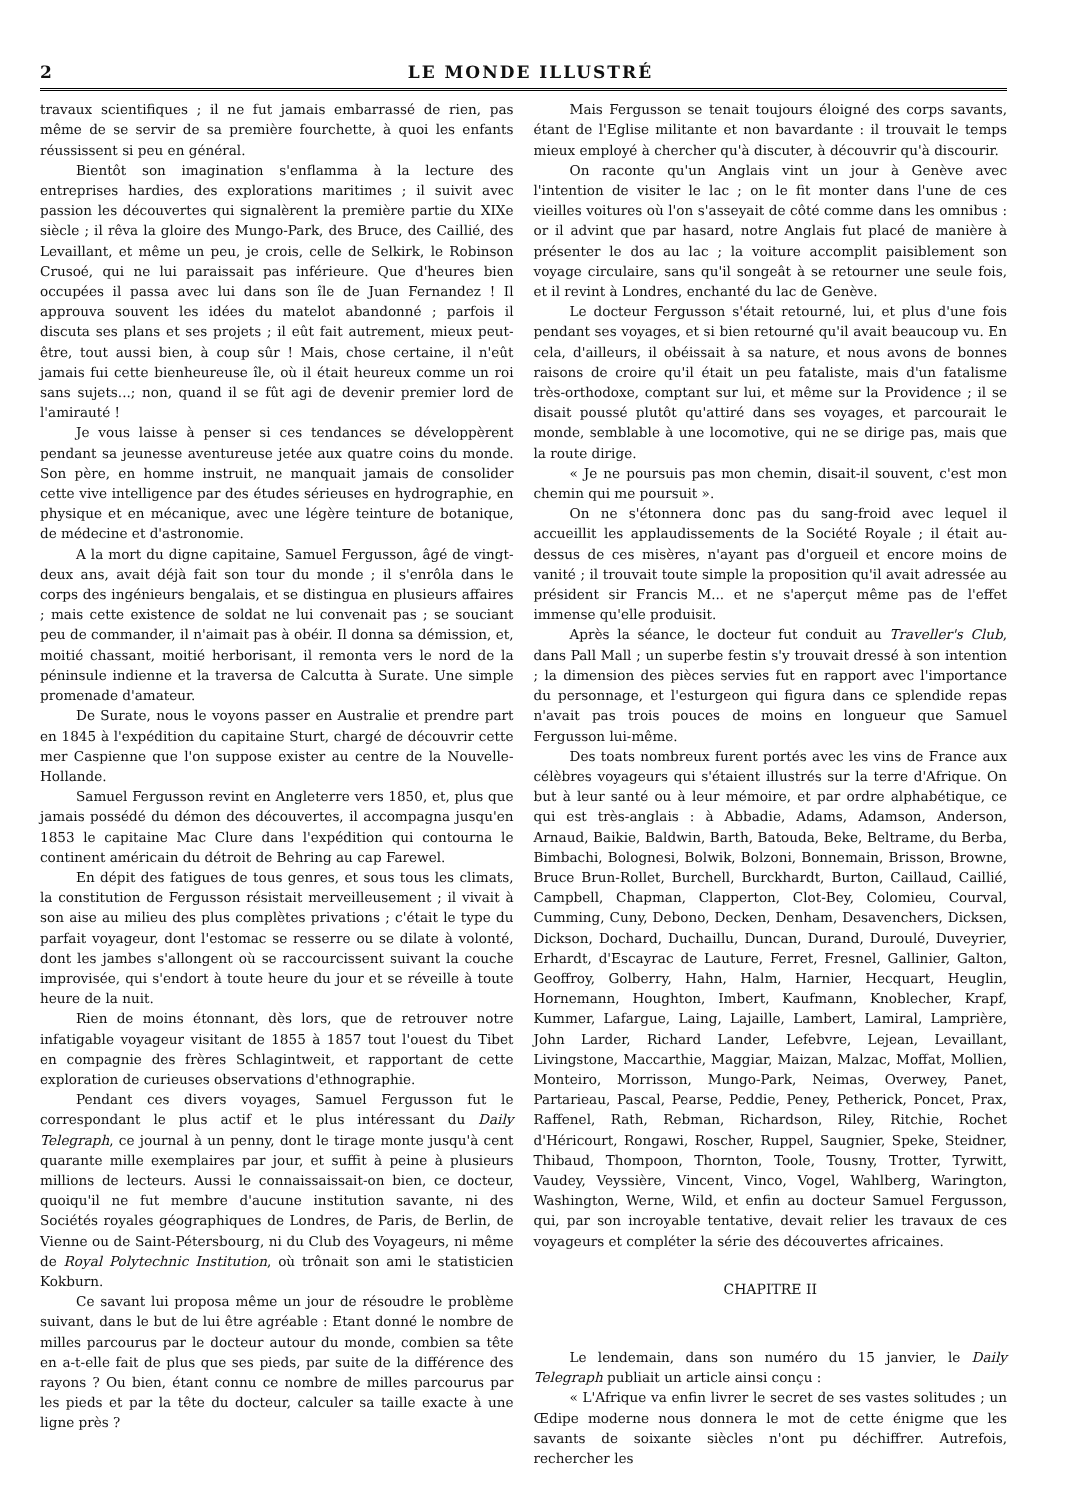2 LE MONDE ILLUSTRÉ
travaux scientifiques ; il ne fut jamais embarrassé de rien, pas même de se servir de sa première fourchette, à quoi les enfants réussissent si peu en général.
Bientôt son imagination s'enflamma à la lecture des entreprises hardies, des explorations maritimes ; il suivit avec passion les découvertes qui signalèrent la première partie du XIXe siècle ; il rêva la gloire des Mungo-Park, des Bruce, des Caillié, des Levaillant, et même un peu, je crois, celle de Selkirk, le Robinson Crusoé, qui ne lui paraissait pas inférieure. Que d'heures bien occupées il passa avec lui dans son île de Juan Fernandez ! Il approuva souvent les idées du matelot abandonné ; parfois il discuta ses plans et ses projets ; il eût fait autrement, mieux peut-être, tout aussi bien, à coup sûr ! Mais, chose certaine, il n'eût jamais fui cette bienheureuse île, où il était heureux comme un roi sans sujets...; non, quand il se fût agi de devenir premier lord de l'amirauté !
Je vous laisse à penser si ces tendances se développèrent pendant sa jeunesse aventureuse jetée aux quatre coins du monde. Son père, en homme instruit, ne manquait jamais de consolider cette vive intelligence par des études sérieuses en hydrographie, en physique et en mécanique, avec une légère teinture de botanique, de médecine et d'astronomie.
A la mort du digne capitaine, Samuel Fergusson, âgé de vingt-deux ans, avait déjà fait son tour du monde ; il s'enrôla dans le corps des ingénieurs bengalais, et se distingua en plusieurs affaires ; mais cette existence de soldat ne lui convenait pas ; se souciant peu de commander, il n'aimait pas à obéir. Il donna sa démission, et, moitié chassant, moitié herborisant, il remonta vers le nord de la péninsule indienne et la traversa de Calcutta à Surate. Une simple promenade d'amateur.
De Surate, nous le voyons passer en Australie et prendre part en 1845 à l'expédition du capitaine Sturt, chargé de découvrir cette mer Caspienne que l'on suppose exister au centre de la Nouvelle-Hollande.
Samuel Fergusson revint en Angleterre vers 1850, et, plus que jamais possédé du démon des découvertes, il accompagna jusqu'en 1853 le capitaine Mac Clure dans l'expédition qui contourna le continent américain du détroit de Behring au cap Farewel.
En dépit des fatigues de tous genres, et sous tous les climats, la constitution de Fergusson résistait merveilleusement ; il vivait à son aise au milieu des plus complètes privations ; c'était le type du parfait voyageur, dont l'estomac se resserre ou se dilate à volonté, dont les jambes s'allongent où se raccourcissent suivant la couche improvisée, qui s'endort à toute heure du jour et se réveille à toute heure de la nuit.
Rien de moins étonnant, dès lors, que de retrouver notre infatigable voyageur visitant de 1855 à 1857 tout l'ouest du Tibet en compagnie des frères Schlagintweit, et rapportant de cette exploration de curieuses observations d'ethnographie.
Pendant ces divers voyages, Samuel Fergusson fut le correspondant le plus actif et le plus intéressant du Daily Telegraph, ce journal à un penny, dont le tirage monte jusqu'à cent quarante mille exemplaires par jour, et suffit à peine à plusieurs millions de lecteurs. Aussi le connaissaissait-on bien, ce docteur, quoiqu'il ne fut membre d'aucune institution savante, ni des Sociétés royales géographiques de Londres, de Paris, de Berlin, de Vienne ou de Saint-Pétersbourg, ni du Club des Voyageurs, ni même de Royal Polytechnic Institution, où trônait son ami le statisticien Kokburn.
Ce savant lui proposa même un jour de résoudre le problème suivant, dans le but de lui être agréable : Etant donné le nombre de milles parcourus par le docteur autour du monde, combien sa tête en a-t-elle fait de plus que ses pieds, par suite de la différence des rayons ? Ou bien, étant connu ce nombre de milles parcourus par les pieds et par la tête du docteur, calculer sa taille exacte à une ligne près ?
Mais Fergusson se tenait toujours éloigné des corps savants, étant de l'Eglise militante et non bavardante : il trouvait le temps mieux employé à chercher qu'à discuter, à découvrir qu'à discourir.
On raconte qu'un Anglais vint un jour à Genève avec l'intention de visiter le lac ; on le fit monter dans l'une de ces vieilles voitures où l'on s'asseyait de côté comme dans les omnibus : or il advint que par hasard, notre Anglais fut placé de manière à présenter le dos au lac ; la voiture accomplit paisiblement son voyage circulaire, sans qu'il songeât à se retourner une seule fois, et il revint à Londres, enchanté du lac de Genève.
Le docteur Fergusson s'était retourné, lui, et plus d'une fois pendant ses voyages, et si bien retourné qu'il avait beaucoup vu. En cela, d'ailleurs, il obéissait à sa nature, et nous avons de bonnes raisons de croire qu'il était un peu fataliste, mais d'un fatalisme très-orthodoxe, comptant sur lui, et même sur la Providence ; il se disait poussé plutôt qu'attiré dans ses voyages, et parcourait le monde, semblable à une locomotive, qui ne se dirige pas, mais que la route dirige.
« Je ne poursuis pas mon chemin, disait-il souvent, c'est mon chemin qui me poursuit ».
On ne s'étonnera donc pas du sang-froid avec lequel il accueillit les applaudissements de la Société Royale ; il était au-dessus de ces misères, n'ayant pas d'orgueil et encore moins de vanité ; il trouvait toute simple la proposition qu'il avait adressée au président sir Francis M... et ne s'aperçut même pas de l'effet immense qu'elle produisit.
Après la séance, le docteur fut conduit au Traveller's Club, dans Pall Mall ; un superbe festin s'y trouvait dressé à son intention ; la dimension des pièces servies fut en rapport avec l'importance du personnage, et l'esturgeon qui figura dans ce splendide repas n'avait pas trois pouces de moins en longueur que Samuel Fergusson lui-même.
Des toats nombreux furent portés avec les vins de France aux célèbres voyageurs qui s'étaient illustrés sur la terre d'Afrique. On but à leur santé ou à leur mémoire, et par ordre alphabétique, ce qui est très-anglais : à Abbadie, Adams, Adamson, Anderson, Arnaud, Baikie, Baldwin, Barth, Batouda, Beke, Beltrame, du Berba, Bimbachi, Bolognesi, Bolwik, Bolzoni, Bonnemain, Brisson, Browne, Bruce Brun-Rollet, Burchell, Burckhardt, Burton, Caillaud, Caillié, Campbell, Chapman, Clapperton, Clot-Bey, Colomieu, Courval, Cumming, Cuny, Debono, Decken, Denham, Desavenchers, Dicksen, Dickson, Dochard, Duchaillu, Duncan, Durand, Duroulé, Duveyrier, Erhardt, d'Escayrac de Lauture, Ferret, Fresnel, Gallinier, Galton, Geoffroy, Golberry, Hahn, Halm, Harnier, Hecquart, Heuglin, Hornemann, Houghton, Imbert, Kaufmann, Knoblecher, Krapf, Kummer, Lafargue, Laing, Lajaille, Lambert, Lamiral, Lamprière, John Larder, Richard Lander, Lefebvre, Lejean, Levaillant, Livingstone, Maccarthie, Maggiar, Maizan, Malzac, Moffat, Mollien, Monteiro, Morrisson, Mungo-Park, Neimas, Overwey, Panet, Partarieau, Pascal, Pearse, Peddie, Peney, Petherick, Poncet, Prax, Raffenel, Rath, Rebman, Richardson, Riley, Ritchie, Rochet d'Héricourt, Rongawi, Roscher, Ruppel, Saugnier, Speke, Steidner, Thibaud, Thompoon, Thornton, Toole, Tousny, Trotter, Tyrwitt, Vaudey, Veyssière, Vincent, Vinco, Vogel, Wahlberg, Warington, Washington, Werne, Wild, et enfin au docteur Samuel Fergusson, qui, par son incroyable tentative, devait relier les travaux de ces voyageurs et compléter la série des découvertes africaines.
CHAPITRE II
Le lendemain, dans son numéro du 15 janvier, le Daily Telegraph publiait un article ainsi conçu :
« L'Afrique va enfin livrer le secret de ses vastes solitudes ; un Œdipe moderne nous donnera le mot de cette énigme que les savants de soixante siècles n'ont pu déchiffrer. Autrefois, rechercher les